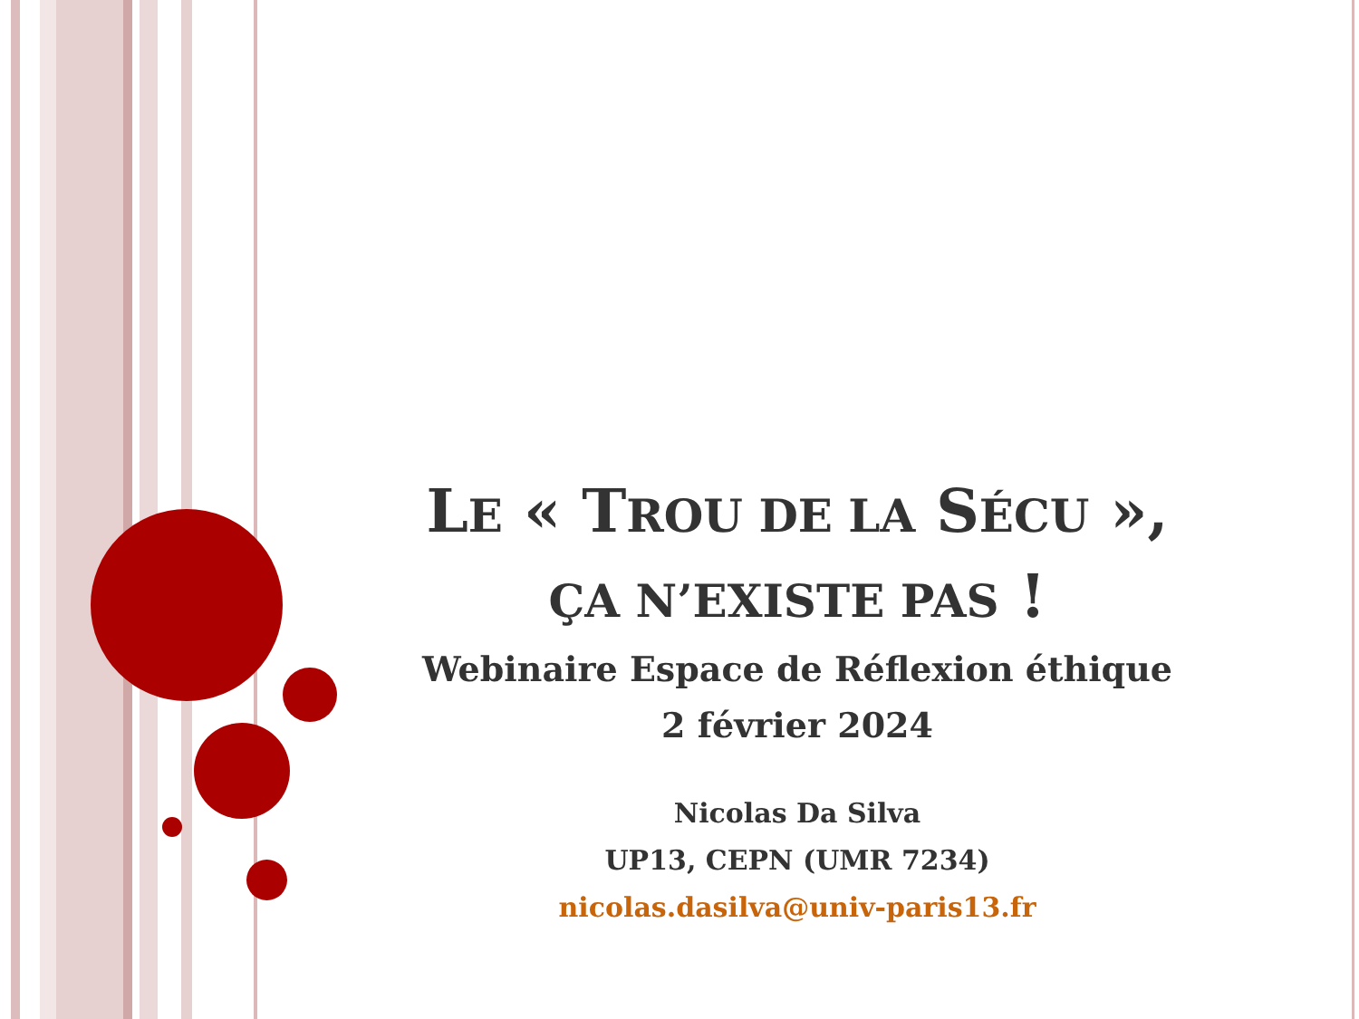LE « TROU DE LA SÉCU »,
ÇA N’EXISTE PAS !
Webinaire Espace de Réflexion éthique
2 février 2024
Nicolas Da Silva
UP13, CEPN (UMR 7234)
nicolas.dasilva@univ-paris13.fr